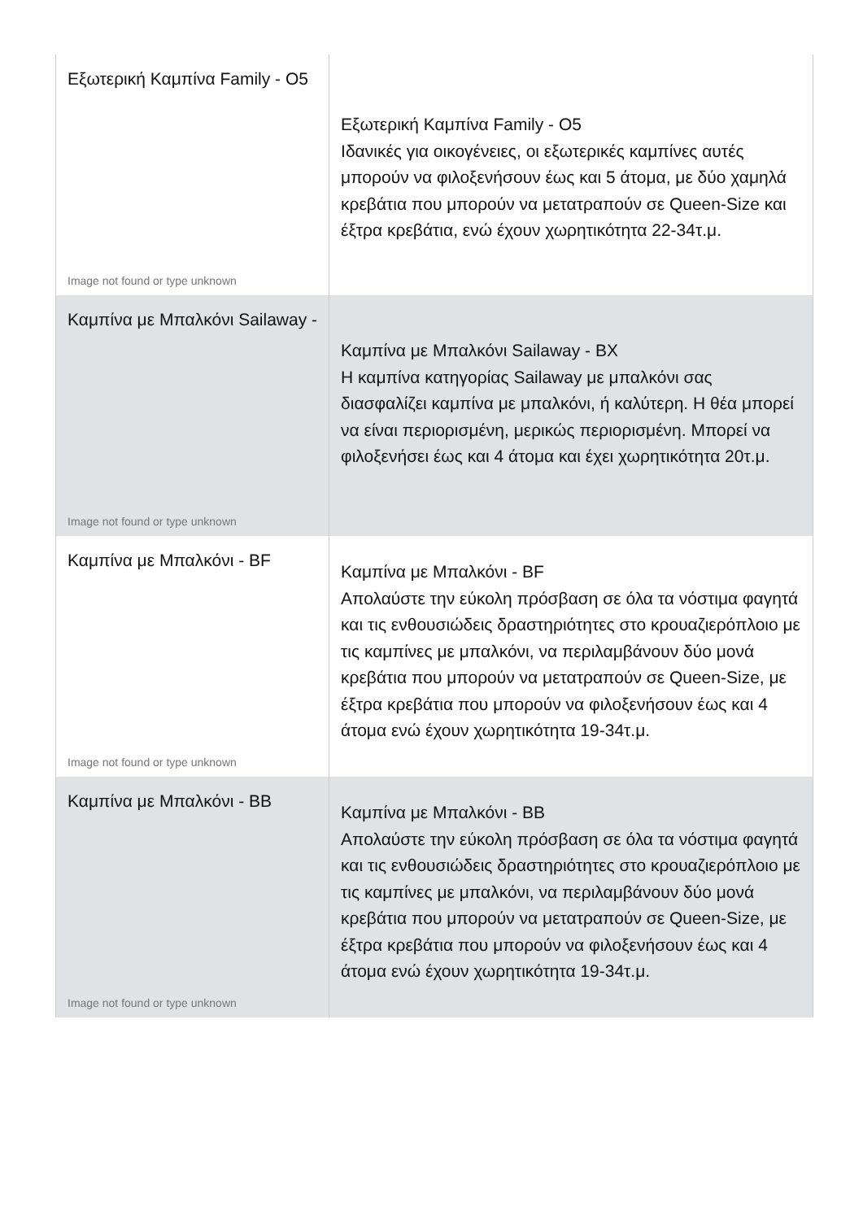| Εξωτερική Καμπίνα Family - O5 Image not found or type unknown | Εξωτερική Καμπίνα Family - O5 Ιδανικές για οικογένειες, οι εξωτερικές καμπίνες αυτές μπορούν να φιλοξενήσουν έως και 5 άτομα, με δύο χαμηλά κρεβάτια που μπορούν να μετατραπούν σε Queen-Size και έξτρα κρεβάτια, ενώ έχουν χωρητικότητα 22-34τ.μ. |
| Καμπίνα με Μπαλκόνι Sailaway - Image not found or type unknown | Καμπίνα με Μπαλκόνι Sailaway - BX Η καμπίνα κατηγορίας Sailaway με μπαλκόνι σας διασφαλίζει καμπίνα με μπαλκόνι, ή καλύτερη. Η θέα μπορεί να είναι περιορισμένη, μερικώς περιορισμένη. Μπορεί να φιλοξενήσει έως και 4 άτομα και έχει χωρητικότητα 20τ.μ. |
| Καμπίνα με Μπαλκόνι - BF Image not found or type unknown | Καμπίνα με Μπαλκόνι - BF Απολαύστε την εύκολη πρόσβαση σε όλα τα νόστιμα φαγητά και τις ενθουσιώδεις δραστηριότητες στο κρουαζιερόπλοιο με τις καμπίνες με μπαλκόνι, να περιλαμβάνουν δύο μονά κρεβάτια που μπορούν να μετατραπούν σε Queen-Size, με έξτρα κρεβάτια που μπορούν να φιλοξενήσουν έως και 4 άτομα ενώ έχουν χωρητικότητα 19-34τ.μ. |
| Καμπίνα με Μπαλκόνι - BB Image not found or type unknown | Καμπίνα με Μπαλκόνι - BB Απολαύστε την εύκολη πρόσβαση σε όλα τα νόστιμα φαγητά και τις ενθουσιώδεις δραστηριότητες στο κρουαζιερόπλοιο με τις καμπίνες με μπαλκόνι, να περιλαμβάνουν δύο μονά κρεβάτια που μπορούν να μετατραπούν σε Queen-Size, με έξτρα κρεβάτια που μπορούν να φιλοξενήσουν έως και 4 άτομα ενώ έχουν χωρητικότητα 19-34τ.μ. |